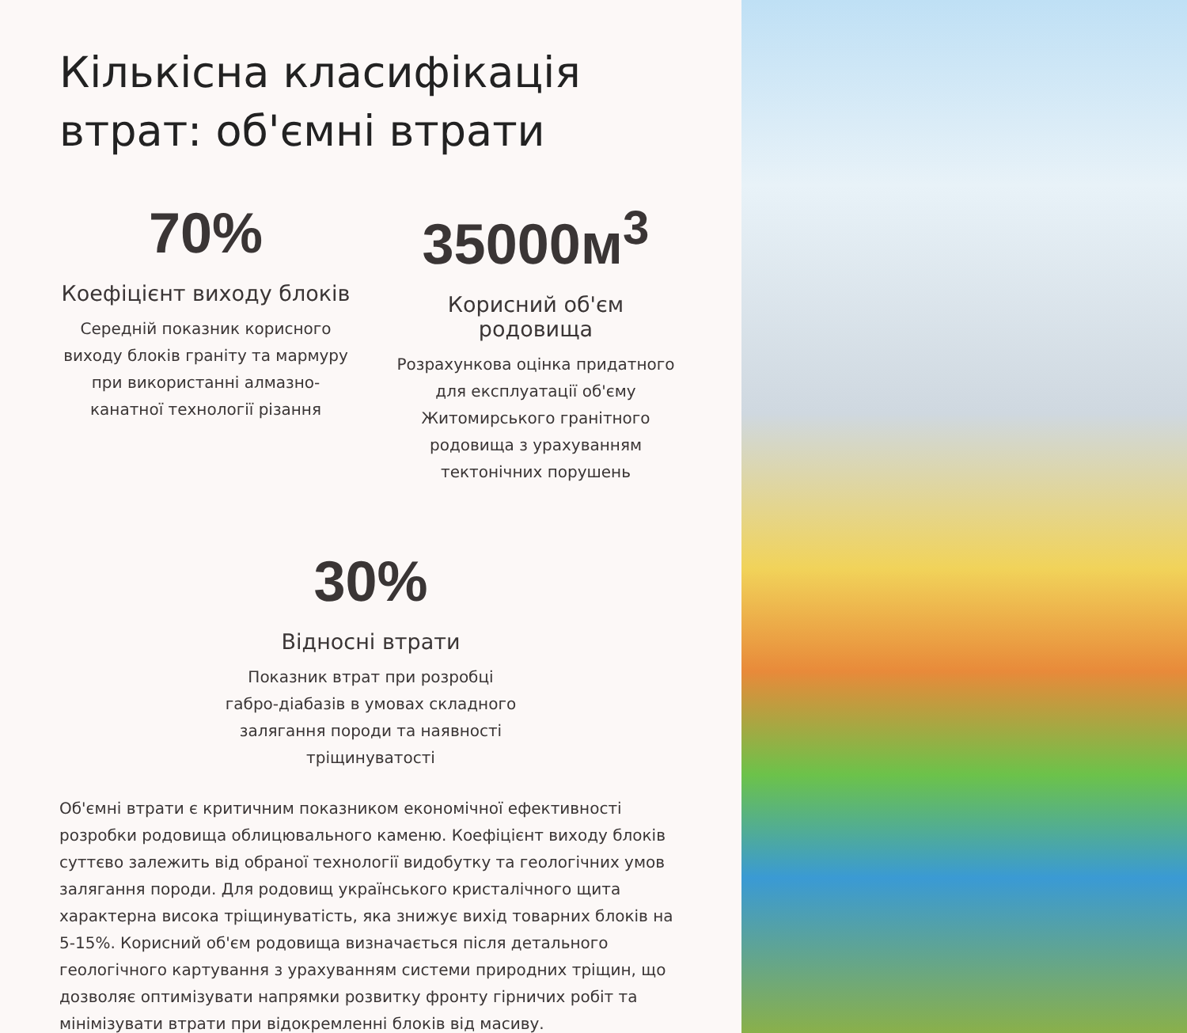Кількісна класифікація втрат: об'ємні втрати
70%
Коефіцієнт виходу блоків
Середній показник корисного виходу блоків граніту та мармуру при використанні алмазно-канатної технології різання
35000м<sup>3</sup>
Корисний об'єм родовища
Розрахункова оцінка придатного для експлуатації об'єму Житомирського гранітного родовища з урахуванням тектонічних порушень
30%
Відносні втрати
Показник втрат при розробці габро-діабазів в умовах складного залягання породи та наявності тріщинуватості
Об'ємні втрати є критичним показником економічної ефективності розробки родовища облицювального каменю. Коефіцієнт виходу блоків суттєво залежить від обраної технології видобутку та геологічних умов залягання породи. Для родовищ українського кристалічного щита характерна висока тріщинуватість, яка знижує вихід товарних блоків на 5-15%. Корисний об'єм родовища визначається після детального геологічного картування з урахуванням системи природних тріщин, що дозволяє оптимізувати напрямки розвитку фронту гірничих робіт та мінімізувати втрати при відокремленні блоків від масиву.